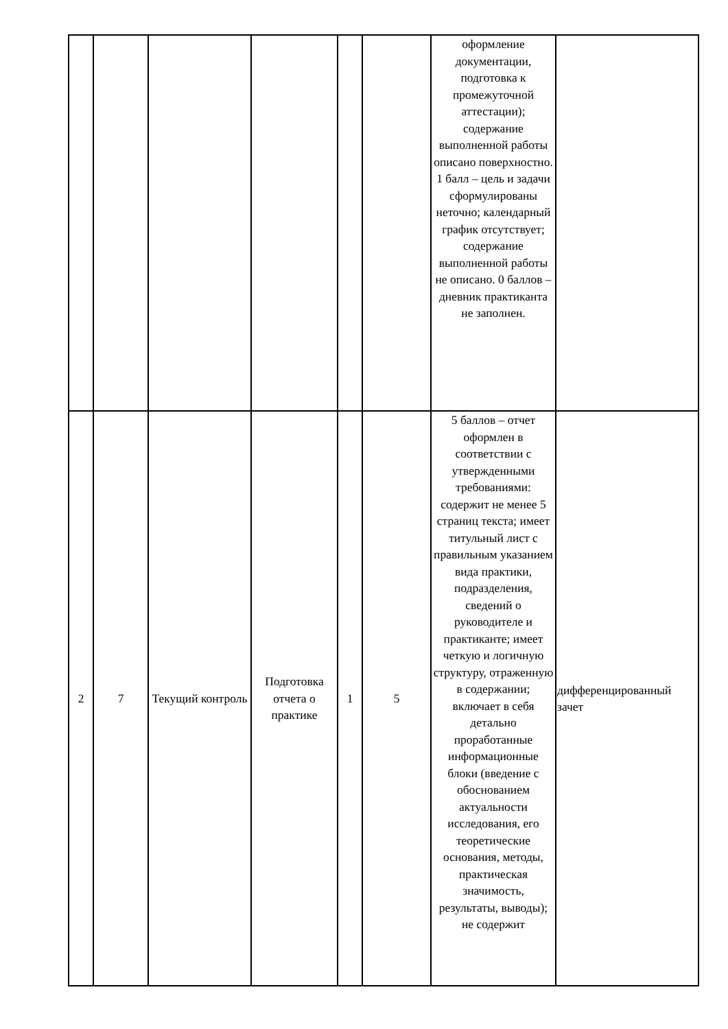| | | | | | | оформление документации, подготовка к промежуточной аттестации); содержание выполненной работы описано поверхностно. 1 балл – цель и задачи сформулированы неточно; календарный график отсутствует; содержание выполненной работы не описано. 0 баллов – дневник практиканта не заполнен. | |
| 2 | 7 | Текущий контроль | Подготовка отчета о практике | 1 | 5 | 5 баллов – отчет оформлен в соответствии с утвержденными требованиями: содержит не менее 5 страниц текста; имеет титульный лист с правильным указанием вида практики, подразделения, сведений о руководителе и практиканте; имеет четкую и логичную структуру, отраженную в содержании; включает в себя детально проработанные информационные блоки (введение с обоснованием актуальности исследования, его теоретические основания, методы, практическая значимость, результаты, выводы); не содержит | дифференцированный зачет |